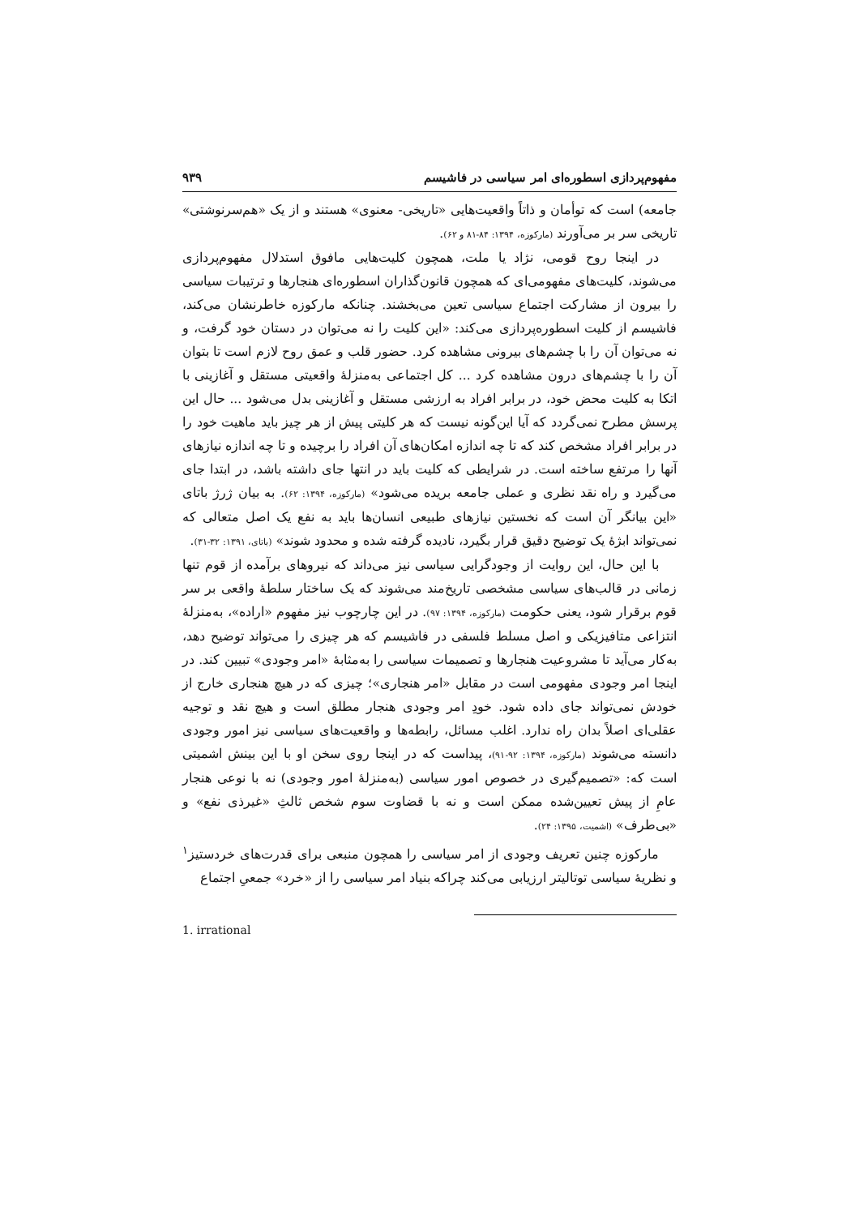مفهوم‌پردازی اسطوره‌ای امر سیاسی در فاشیسم ۹۳۹
جامعه) است که توأمان و ذاتاً واقعیت‌هایی «تاریخی- معنوی» هستند و از یک «هم‌سرنوشتی» تاریخی سر بر می‌آورند (مارکوزه، ۱۳۹۴: ۸۴-۸۱ و ۶۲).
در اینجا روح قومی، نژاد یا ملت، همچون کلیت‌هایی مافوق استدلال مفهوم‌پردازی می‌شوند، کلیت‌های مفهومی‌ای که همچون قانون‌گذاران اسطوره‌ای هنجارها و ترتیبات سیاسی را بیرون از مشارکت اجتماع سیاسی تعین می‌بخشند. چنانکه مارکوزه خاطرنشان می‌کند، فاشیسم از کلیت اسطوره‌پردازی می‌کند: «این کلیت را نه می‌توان در دستان خود گرفت، و نه می‌توان آن را با چشم‌های بیرونی مشاهده کرد. حضور قلب و عمق روح لازم است تا بتوان آن را با چشم‌های درون مشاهده کرد ... کل اجتماعی به‌منزلهٔ واقعیتی مستقل و آغازینی با اتکا به کلیت محض خود، در برابر افراد به ارزشی مستقل و آغازینی بدل می‌شود ... حال این پرسش مطرح نمی‌گردد که آیا این‌گونه نیست که هر کلیتی پیش از هر چیز باید ماهیت خود را در برابر افراد مشخص کند که تا چه اندازه امکان‌های آن افراد را برچیده و تا چه اندازه نیازهای آنها را مرتفع ساخته است. در شرایطی که کلیت باید در انتها جای داشته باشد، در ابتدا جای می‌گیرد و راه نقد نظری و عملی جامعه بریده می‌شود» (مارکوزه، ۱۳۹۴: ۶۲). به بیان ژرژ باتای «این بیانگر آن است که نخستین نیازهای طبیعی انسان‌ها باید به نفع یک اصل متعالی که نمی‌تواند ابژهٔ یک توضیح دقیق قرار بگیرد، نادیده گرفته شده و محدود شوند» (باتای، ۱۳۹۱: ۳۲-۳۱).
با این حال، این روایت از وجودگرایی سیاسی نیز می‌داند که نیروهای برآمده از قوم تنها زمانی در قالب‌های سیاسی مشخصی تاریخ‌مند می‌شوند که یک ساختار سلطهٔ واقعی بر سر قوم برقرار شود، یعنی حکومت (مارکوزه، ۱۳۹۴: ۹۷). در این چارچوب نیز مفهوم «اراده»، به‌منزلهٔ انتزاعی متافیزیکی و اصل مسلط فلسفی در فاشیسم که هر چیزی را می‌تواند توضیح دهد، به‌کار می‌آید تا مشروعیت هنجارها و تصمیمات سیاسی را به‌مثابهٔ «امر وجودی» تبیین کند. در اینجا امر وجودی مفهومی است در مقابل «امر هنجاری»؛ چیزی که در هیچ هنجاری خارج از خودش نمی‌تواند جای داده شود. خودِ امر وجودی هنجار مطلق است و هیچ نقد و توجیه عقلی‌ای اصلاً بدان راه ندارد. اغلب مسائل، رابطه‌ها و واقعیت‌های سیاسی نیز امور وجودی دانسته می‌شوند (مارکوزه، ۱۳۹۴: ۹۲-۹۱)، پیداست که در اینجا روی سخن او با این بینش اشمیتی است که: «تصمیم‌گیری در خصوص امور سیاسی (به‌منزلهٔ امور وجودی) نه با نوعی هنجار عامِ از پیش تعیین‌شده ممکن است و نه با قضاوت سوم شخص ثالثِ «غیرذی نفع» و «بی‌طرف» (اشمیت، ۱۳۹۵: ۲۴).
مارکوزه چنین تعریف وجودی از امر سیاسی را همچون منبعی برای قدرت‌های خردستیز<sup>۱</sup> و نظریهٔ سیاسی توتالیتر ارزیابی می‌کند چراکه بنیاد امر سیاسی را از «خرد» جمعیِ اجتماع
1. irrational